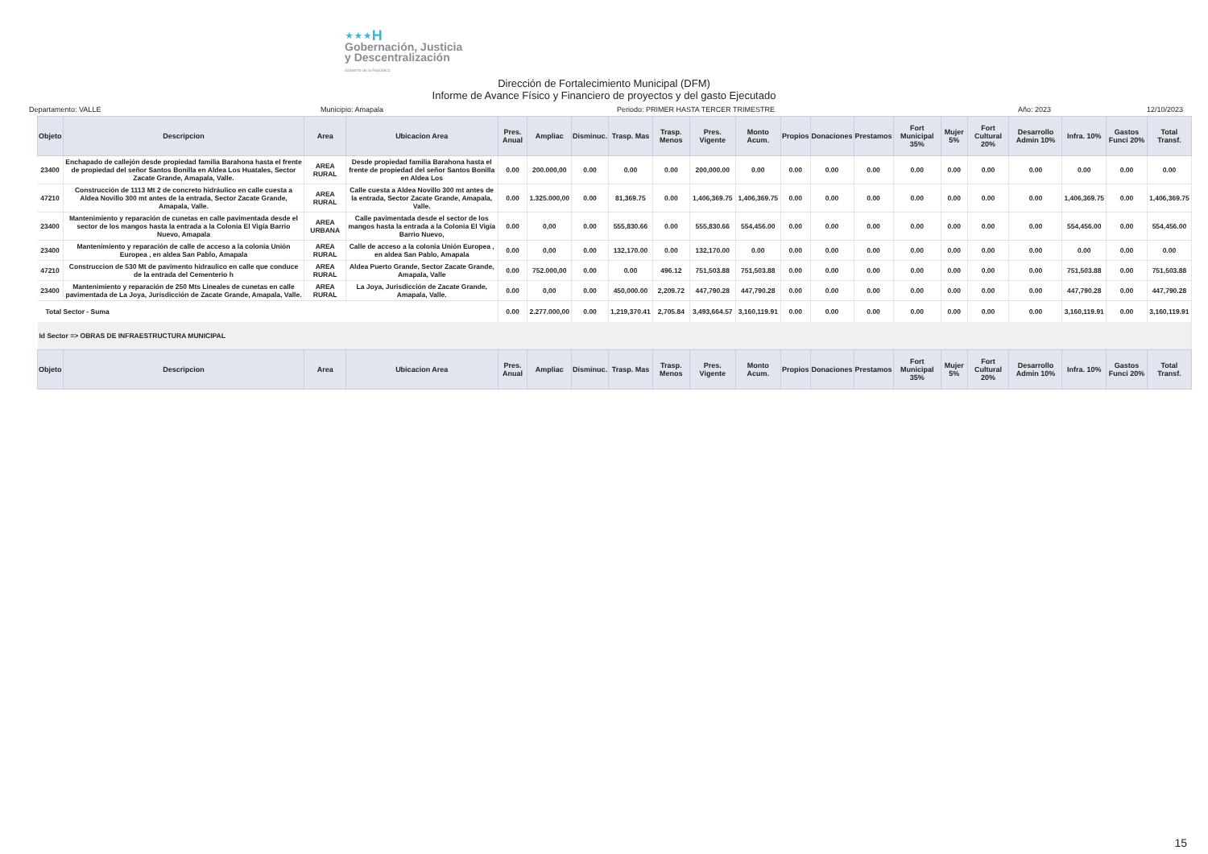⋆⋆⋆H
Gobernación, Justicia
y Descentralización
Gobierno de la República
Dirección de Fortalecimiento Municipal (DFM)
Informe de Avance Físico y Financiero de proyectos y del gasto Ejecutado
Departamento: VALLE Municipio: Amapala Periodo: PRIMER HASTA TERCER TRIMESTRE Año: 2023 12/10/2023
| Objeto | Descripcion | Area | Ubicacion Area | Pres. Anual | Ampliac | Disminuc. | Trasp. Mas | Trasp. Menos | Pres. Vigente | Monto Acum. | Propios | Donaciones | Prestamos | Fort Municipal 35% | Mujer 5% | Fort Cultural 20% | Desarrollo Admin 10% | Infra. 10% | Gastos Funci 20% | Total Transf. |
| --- | --- | --- | --- | --- | --- | --- | --- | --- | --- | --- | --- | --- | --- | --- | --- | --- | --- | --- | --- | --- |
| 23400 | Enchapado de callejón desde propiedad familia Barahona hasta el frente de propiedad del señor Santos Bonilla en Aldea Los Huatales, Sector Zacate Grande, Amapala, Valle. | AREA RURAL | Desde propiedad familia Barahona hasta el frente de propiedad del señor Santos Bonilla en Aldea Los | 0.00 | 200.000,00 | 0.00 | 0.00 | 0.00 | 200,000.00 | 0.00 | 0.00 | 0.00 | 0.00 | 0.00 | 0.00 | 0.00 | 0.00 | 0.00 | 0.00 | 0.00 |
| 47210 | Construcción de 1113 Mt 2 de concreto hidráulico en calle cuesta a Aldea Novillo 300 mt antes de la entrada, Sector Zacate Grande, Amapala, Valle. | AREA RURAL | Calle cuesta a Aldea Novillo 300 mt antes de la entrada, Sector Zacate Grande, Amapala, Valle. | 0.00 | 1.325.000,00 | 0.00 | 81,369.75 | 0.00 | 1,406,369.75 | 1,406,369.75 | 0.00 | 0.00 | 0.00 | 0.00 | 0.00 | 0.00 | 0.00 | 1,406,369.75 | 0.00 | 1,406,369.75 |
| 23400 | Mantenimiento y reparación de cunetas en calle pavimentada desde el sector de los mangos hasta la entrada a la Colonia El Vigía Barrio Nuevo, Amapala | AREA URBANA | Calle pavimentada desde el sector de los mangos hasta la entrada a la Colonia El Vigía Barrio Nuevo, | 0.00 | 0,00 | 0.00 | 555,830.66 | 0.00 | 555,830.66 | 554,456.00 | 0.00 | 0.00 | 0.00 | 0.00 | 0.00 | 0.00 | 0.00 | 554,456.00 | 0.00 | 554,456.00 |
| 23400 | Mantenimiento y reparación de calle de acceso a la colonia Unión Europea , en aldea San Pablo, Amapala | AREA RURAL | Calle de acceso a la colonia Unión Europea , en aldea San Pablo, Amapala | 0.00 | 0,00 | 0.00 | 132,170.00 | 0.00 | 132,170.00 | 0.00 | 0.00 | 0.00 | 0.00 | 0.00 | 0.00 | 0.00 | 0.00 | 0.00 | 0.00 | 0.00 |
| 47210 | Construccion de 530 Mt de pavimento hidraulico en calle que conduce de la entrada del Cementerio h | AREA RURAL | Aldea Puerto Grande, Sector Zacate Grande, Amapala, Valle | 0.00 | 752.000,00 | 0.00 | 0.00 | 496.12 | 751,503.88 | 751,503.88 | 0.00 | 0.00 | 0.00 | 0.00 | 0.00 | 0.00 | 0.00 | 751,503.88 | 0.00 | 751,503.88 |
| 23400 | Mantenimiento y reparación de 250 Mts Lineales de cunetas en calle pavimentada de La Joya, Jurisdicción de Zacate Grande, Amapala, Valle. | AREA RURAL | La Joya, Jurisdicción de Zacate Grande, Amapala, Valle. | 0.00 | 0,00 | 0.00 | 450,000.00 | 2,209.72 | 447,790.28 | 447,790.28 | 0.00 | 0.00 | 0.00 | 0.00 | 0.00 | 0.00 | 0.00 | 447,790.28 | 0.00 | 447,790.28 |
| Total Sector - Suma | | | | 0.00 | 2.277.000,00 | 0.00 | 1,219,370.41 | 2,705.84 | 3,493,664.57 | 3,160,119.91 | 0.00 | 0.00 | 0.00 | 0.00 | 0.00 | 0.00 | 0.00 | 3,160,119.91 | 0.00 | 3,160,119.91 |
| Id Sector => OBRAS DE INFRAESTRUCTURA MUNICIPAL | | | | | | | | | | | | | | | | | | | | |
| Objeto | Descripcion | Area | Ubicacion Area | Pres. Anual | Ampliac | Disminuc. | Trasp. Mas | Trasp. Menos | Pres. Vigente | Monto Acum. | Propios | Donaciones | Prestamos | Fort Municipal 35% | Mujer 5% | Fort Cultural 20% | Desarrollo Admin 10% | Infra. 10% | Gastos Funci 20% | Total Transf. |
15